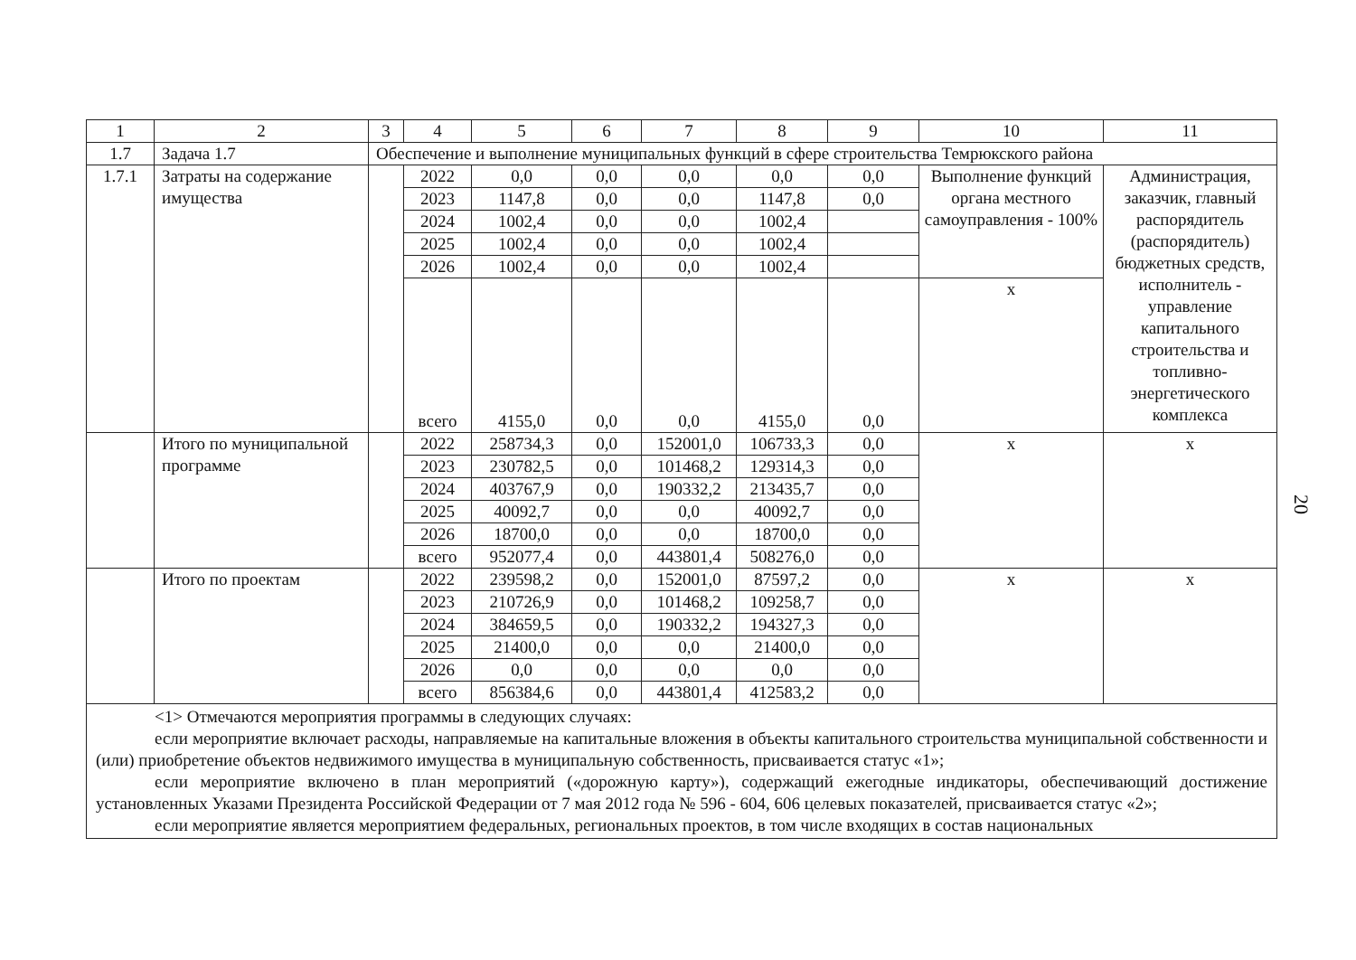20
| 1 | 2 | 3 | 4 | 5 | 6 | 7 | 8 | 9 | 10 | 11 |
| --- | --- | --- | --- | --- | --- | --- | --- | --- | --- | --- |
| 1.7 | Задача 1.7 | Обеспечение и выполнение муниципальных функций в сфере строительства Темрюкского района | | | | | | | | |
| 1.7.1 | Затраты на содержание имущества | | 2022 | 0,0 | 0,0 | 0,0 | 0,0 | 0,0 | Выполнение функций органа местного самоуправления - 100% | Администрация, заказчик, главный распорядитель (распорядитель) бюджетных средств, исполнитель - управление капитального строительства и топливно-энергетического комплекса |
| | | | 2023 | 1147,8 | 0,0 | 0,0 | 1147,8 | 0,0 | | |
| | | | 2024 | 1002,4 | 0,0 | 0,0 | 1002,4 | | | |
| | | | 2025 | 1002,4 | 0,0 | 0,0 | 1002,4 | | | |
| | | | 2026 | 1002,4 | 0,0 | 0,0 | 1002,4 | | | |
| | | | всего | 4155,0 | 0,0 | 0,0 | 4155,0 | 0,0 | х | |
| | Итого по муниципальной программе | | 2022 | 258734,3 | 0,0 | 152001,0 | 106733,3 | 0,0 | х | х |
| | | | 2023 | 230782,5 | 0,0 | 101468,2 | 129314,3 | 0,0 | | |
| | | | 2024 | 403767,9 | 0,0 | 190332,2 | 213435,7 | 0,0 | | |
| | | | 2025 | 40092,7 | 0,0 | 0,0 | 40092,7 | 0,0 | | |
| | | | 2026 | 18700,0 | 0,0 | 0,0 | 18700,0 | 0,0 | | |
| | | | всего | 952077,4 | 0,0 | 443801,4 | 508276,0 | 0,0 | | |
| | Итого по проектам | | 2022 | 239598,2 | 0,0 | 152001,0 | 87597,2 | 0,0 | х | х |
| | | | 2023 | 210726,9 | 0,0 | 101468,2 | 109258,7 | 0,0 | | |
| | | | 2024 | 384659,5 | 0,0 | 190332,2 | 194327,3 | 0,0 | | |
| | | | 2025 | 21400,0 | 0,0 | 0,0 | 21400,0 | 0,0 | | |
| | | | 2026 | 0,0 | 0,0 | 0,0 | 0,0 | 0,0 | | |
| | | | всего | 856384,6 | 0,0 | 443801,4 | 412583,2 | 0,0 | | |
<1> Отмечаются мероприятия программы в следующих случаях:
если мероприятие включает расходы, направляемые на капитальные вложения в объекты капитального строительства муниципальной собственности и (или) приобретение объектов недвижимого имущества в муниципальную собственность, присваивается статус «1»;
если мероприятие включено в план мероприятий («дорожную карту»), содержащий ежегодные индикаторы, обеспечивающий достижение установленных Указами Президента Российской Федерации от 7 мая 2012 года № 596 - 604, 606 целевых показателей, присваивается статус «2»;
если мероприятие является мероприятием федеральных, региональных проектов, в том числе входящих в состав национальных